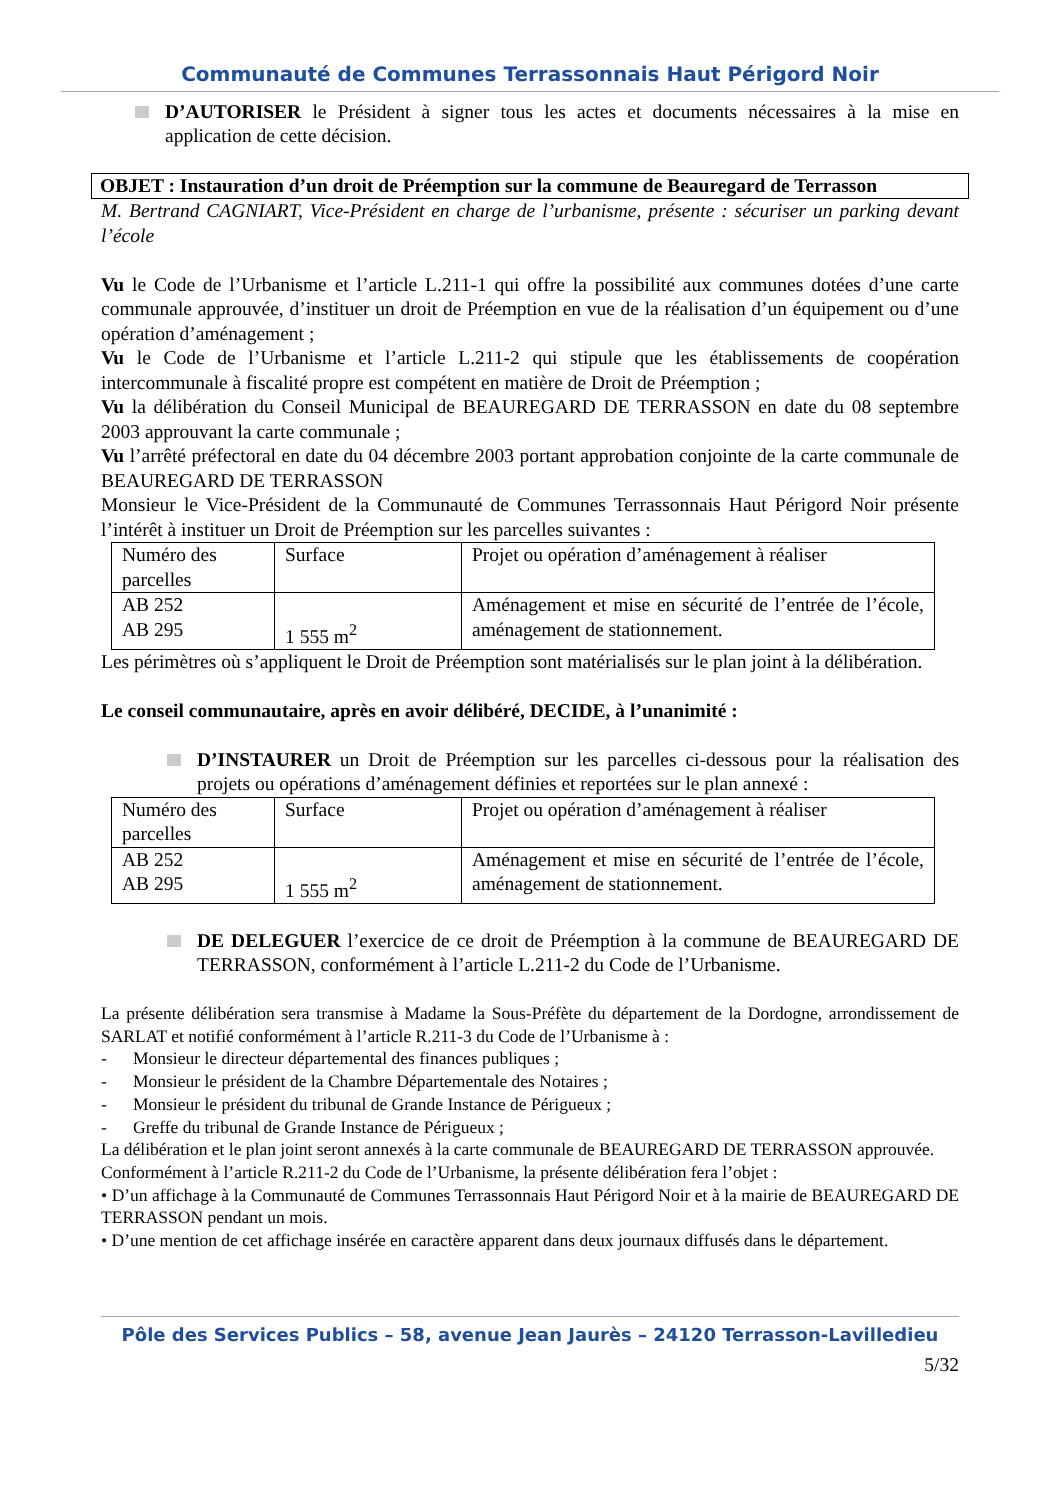Communauté de Communes Terrassonnais Haut Périgord Noir
D’AUTORISER le Président à signer tous les actes et documents nécessaires à la mise en application de cette décision.
OBJET : Instauration d’un droit de Préemption sur la commune de Beauregard de Terrasson
M. Bertrand CAGNIART, Vice-Président en charge de l’urbanisme, présente : sécuriser un parking devant l’école
Vu le Code de l’Urbanisme et l’article L.211-1 qui offre la possibilité aux communes dotées d’une carte communale approuvée, d’instituer un droit de Préemption en vue de la réalisation d’un équipement ou d’une opération d’aménagement ;
Vu le Code de l’Urbanisme et l’article L.211-2 qui stipule que les établissements de coopération intercommunale à fiscalité propre est compétent en matière de Droit de Préemption ;
Vu la délibération du Conseil Municipal de BEAUREGARD DE TERRASSON en date du 08 septembre 2003 approuvant la carte communale ;
Vu l’arrêté préfectoral en date du 04 décembre 2003 portant approbation conjointe de la carte communale de BEAUREGARD DE TERRASSON
Monsieur le Vice-Président de la Communauté de Communes Terrassonnais Haut Périgord Noir présente l’intérêt à instituer un Droit de Préemption sur les parcelles suivantes :
| Numéro des parcelles | Surface | Projet ou opération d’aménagement à réaliser |
| AB 252 AB 295 | 1 555 m<sup>2</sup> | Aménagement et mise en sécurité de l’entrée de l’école, aménagement de stationnement. |
Les périmètres où s’appliquent le Droit de Préemption sont matérialisés sur le plan joint à la délibération.
Le conseil communautaire, après en avoir délibéré, DECIDE, à l’unanimité :
D’INSTAURER un Droit de Préemption sur les parcelles ci-dessous pour la réalisation des projets ou opérations d’aménagement définies et reportées sur le plan annexé :
| Numéro des parcelles | Surface | Projet ou opération d’aménagement à réaliser |
| AB 252 AB 295 | 1 555 m<sup>2</sup> | Aménagement et mise en sécurité de l’entrée de l’école, aménagement de stationnement. |
DE DELEGUER l’exercice de ce droit de Préemption à la commune de BEAUREGARD DE TERRASSON, conformément à l’article L.211-2 du Code de l’Urbanisme.
La présente délibération sera transmise à Madame la Sous-Préfète du département de la Dordogne, arrondissement de SARLAT et notifié conformément à l’article R.211-3 du Code de l’Urbanisme à :
- Monsieur le directeur départemental des finances publiques ;
- Monsieur le président de la Chambre Départementale des Notaires ;
- Monsieur le président du tribunal de Grande Instance de Périgueux ;
- Greffe du tribunal de Grande Instance de Périgueux ;
La délibération et le plan joint seront annexés à la carte communale de BEAUREGARD DE TERRASSON approuvée.
Conformément à l’article R.211-2 du Code de l’Urbanisme, la présente délibération fera l’objet :
• D’un affichage à la Communauté de Communes Terrassonnais Haut Périgord Noir et à la mairie de BEAUREGARD DE TERRASSON pendant un mois.
• D’une mention de cet affichage insérée en caractère apparent dans deux journaux diffusés dans le département.
Pôle des Services Publics – 58, avenue Jean Jaurès – 24120 Terrasson-Lavilledieu
5/32